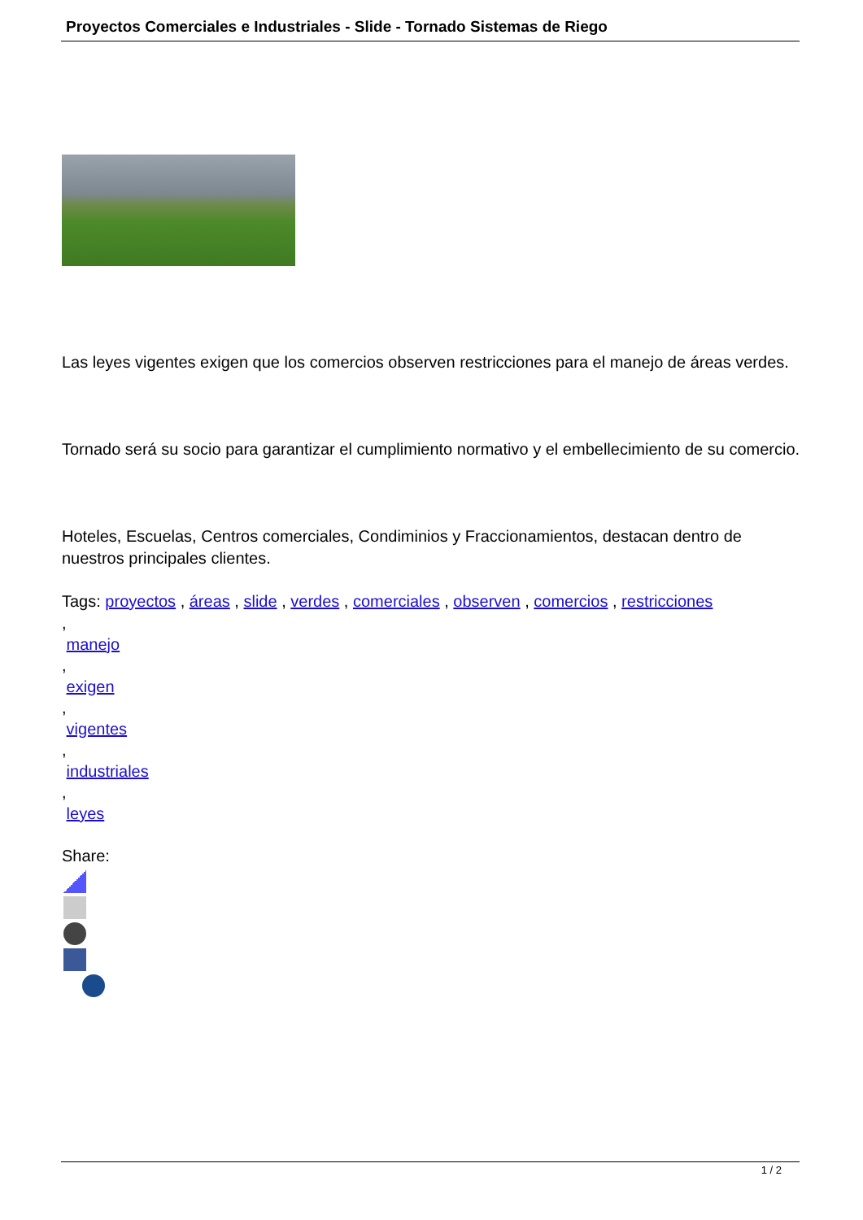Proyectos Comerciales e Industriales - Slide - Tornado Sistemas de Riego
Las leyes vigentes exigen que los comercios observen restricciones para el manejo de áreas verdes.
Tornado será su socio para garantizar el cumplimiento normativo y el embellecimiento de su comercio.
Hoteles, Escuelas, Centros comerciales, Condiminios y Fraccionamientos, destacan dentro de nuestros principales clientes.
Tags: proyectos , áreas , slide , verdes , comerciales , observen , comercios , restricciones
,
manejo
,
exigen
,
vigentes
,
industriales
,
leyes
Share:
1 / 2